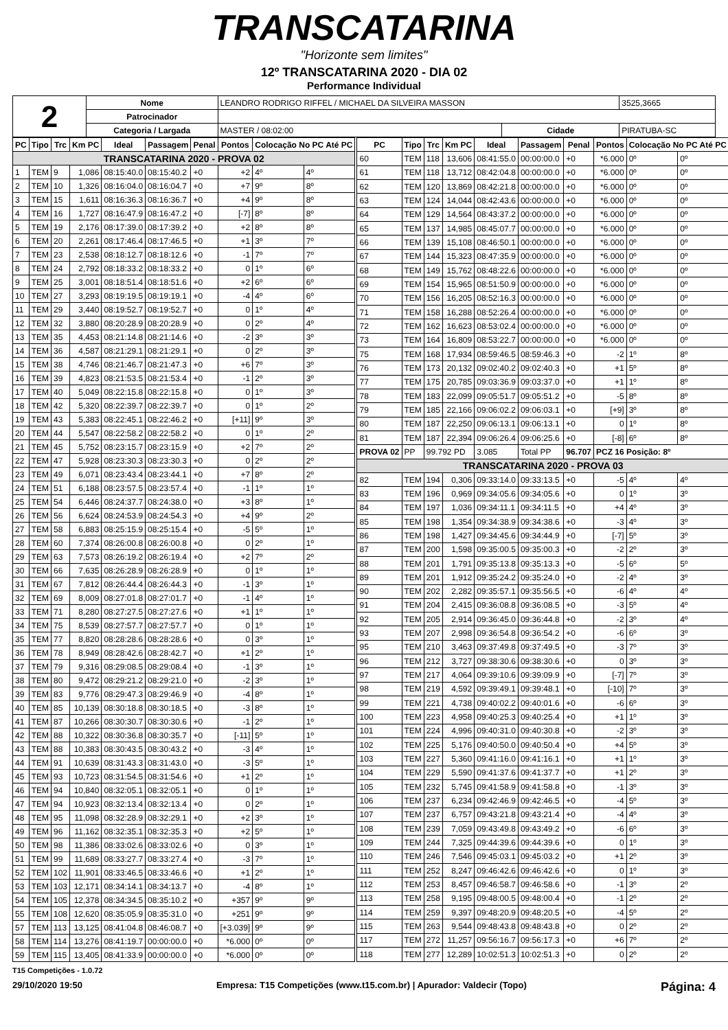TRANSCATARINA
"Horizonte sem limites"
12º TRANSCATARINA 2020 - DIA 02
Performance Individual
| 2 | Nome | LEANDRO RODRIGO RIFFEL / MICHAEL DA SILVEIRA MASSON | | | 3525,3665 |
| | Patrocinador | | | | |
| | Categoria / Largada | MASTER / 08:02:00 | Cidade | PIRATUBA-SC | |
| PC | Tipo | Trc | Km PC | Ideal | Passagem | Penal | Pontos | Colocação No PC Até PC | |
| --- | --- | --- | --- | --- | --- | --- | --- | --- | --- |
| TRANSCATARINA 2020 - PROVA 02 | | | | | | | | | |
| 1 | TEM | 9 | 1,086 | 08:15:40.0 | 08:15:40.2 | +0 | +2 | 4º | 4º |
| 2 | TEM | 10 | 1,326 | 08:16:04.0 | 08:16:04.7 | +0 | +7 | 9º | 8º |
| 3 | TEM | 15 | 1,611 | 08:16:36.3 | 08:16:36.7 | +0 | +4 | 9º | 8º |
| 4 | TEM | 16 | 1,727 | 08:16:47.9 | 08:16:47.2 | +0 | [-7] | 8º | 8º |
| 5 | TEM | 19 | 2,176 | 08:17:39.0 | 08:17:39.2 | +0 | +2 | 8º | 8º |
| 6 | TEM | 20 | 2,261 | 08:17:46.4 | 08:17:46.5 | +0 | +1 | 3º | 7º |
| 7 | TEM | 23 | 2,538 | 08:18:12.7 | 08:18:12.6 | +0 | -1 | 7º | 7º |
| 8 | TEM | 24 | 2,792 | 08:18:33.2 | 08:18:33.2 | +0 | 0 | 1º | 6º |
| 9 | TEM | 25 | 3,001 | 08:18:51.4 | 08:18:51.6 | +0 | +2 | 6º | 6º |
| 10 | TEM | 27 | 3,293 | 08:19:19.5 | 08:19:19.1 | +0 | -4 | 4º | 6º |
| 11 | TEM | 29 | 3,440 | 08:19:52.7 | 08:19:52.7 | +0 | 0 | 1º | 4º |
| 12 | TEM | 32 | 3,880 | 08:20:28.9 | 08:20:28.9 | +0 | 0 | 2º | 4º |
| 13 | TEM | 35 | 4,453 | 08:21:14.8 | 08:21:14.6 | +0 | -2 | 3º | 3º |
| 14 | TEM | 36 | 4,587 | 08:21:29.1 | 08:21:29.1 | +0 | 0 | 2º | 3º |
| 15 | TEM | 38 | 4,746 | 08:21:46.7 | 08:21:47.3 | +0 | +6 | 7º | 3º |
| 16 | TEM | 39 | 4,823 | 08:21:53.5 | 08:21:53.4 | +0 | -1 | 2º | 3º |
| 17 | TEM | 40 | 5,049 | 08:22:15.8 | 08:22:15.8 | +0 | 0 | 1º | 3º |
| 18 | TEM | 42 | 5,320 | 08:22:39.7 | 08:22:39.7 | +0 | 0 | 1º | 2º |
| 19 | TEM | 43 | 5,383 | 08:22:45.1 | 08:22:46.2 | +0 | [+11] | 9º | 3º |
| 20 | TEM | 44 | 5,547 | 08:22:58.2 | 08:22:58.2 | +0 | 0 | 1º | 2º |
| 21 | TEM | 45 | 5,752 | 08:23:15.7 | 08:23:15.9 | +0 | +2 | 7º | 2º |
| 22 | TEM | 47 | 5,928 | 08:23:30.3 | 08:23:30.3 | +0 | 0 | 2º | 2º |
| 23 | TEM | 49 | 6,071 | 08:23:43.4 | 08:23:44.1 | +0 | +7 | 8º | 2º |
| 24 | TEM | 51 | 6,188 | 08:23:57.5 | 08:23:57.4 | +0 | -1 | 1º | 1º |
| 25 | TEM | 54 | 6,446 | 08:24:37.7 | 08:24:38.0 | +0 | +3 | 8º | 1º |
| 26 | TEM | 56 | 6,624 | 08:24:53.9 | 08:24:54.3 | +0 | +4 | 9º | 2º |
| 27 | TEM | 58 | 6,883 | 08:25:15.9 | 08:25:15.4 | +0 | -5 | 5º | 1º |
| 28 | TEM | 60 | 7,374 | 08:26:00.8 | 08:26:00.8 | +0 | 0 | 2º | 1º |
| 29 | TEM | 63 | 7,573 | 08:26:19.2 | 08:26:19.4 | +0 | +2 | 7º | 2º |
| 30 | TEM | 66 | 7,635 | 08:26:28.9 | 08:26:28.9 | +0 | 0 | 1º | 1º |
| 31 | TEM | 67 | 7,812 | 08:26:44.4 | 08:26:44.3 | +0 | -1 | 3º | 1º |
| 32 | TEM | 69 | 8,009 | 08:27:01.8 | 08:27:01.7 | +0 | -1 | 4º | 1º |
| 33 | TEM | 71 | 8,280 | 08:27:27.5 | 08:27:27.6 | +0 | +1 | 1º | 1º |
| 34 | TEM | 75 | 8,539 | 08:27:57.7 | 08:27:57.7 | +0 | 0 | 1º | 1º |
| 35 | TEM | 77 | 8,820 | 08:28:28.6 | 08:28:28.6 | +0 | 0 | 3º | 1º |
| 36 | TEM | 78 | 8,949 | 08:28:42.6 | 08:28:42.7 | +0 | +1 | 2º | 1º |
| 37 | TEM | 79 | 9,316 | 08:29:08.5 | 08:29:08.4 | +0 | -1 | 3º | 1º |
| 38 | TEM | 80 | 9,472 | 08:29:21.2 | 08:29:21.0 | +0 | -2 | 3º | 1º |
| 39 | TEM | 83 | 9,776 | 08:29:47.3 | 08:29:46.9 | +0 | -4 | 8º | 1º |
| 40 | TEM | 85 | 10,139 | 08:30:18.8 | 08:30:18.5 | +0 | -3 | 8º | 1º |
| 41 | TEM | 87 | 10,266 | 08:30:30.7 | 08:30:30.6 | +0 | -1 | 2º | 1º |
| 42 | TEM | 88 | 10,322 | 08:30:36.8 | 08:30:35.7 | +0 | [-11] | 5º | 1º |
| 43 | TEM | 88 | 10,383 | 08:30:43.5 | 08:30:43.2 | +0 | -3 | 4º | 1º |
| 44 | TEM | 91 | 10,639 | 08:31:43.3 | 08:31:43.0 | +0 | -3 | 5º | 1º |
| 45 | TEM | 93 | 10,723 | 08:31:54.5 | 08:31:54.6 | +0 | +1 | 2º | 1º |
| 46 | TEM | 94 | 10,840 | 08:32:05.1 | 08:32:05.1 | +0 | 0 | 1º | 1º |
| 47 | TEM | 94 | 10,923 | 08:32:13.4 | 08:32:13.4 | +0 | 0 | 2º | 1º |
| 48 | TEM | 95 | 11,098 | 08:32:28.9 | 08:32:29.1 | +0 | +2 | 3º | 1º |
| 49 | TEM | 96 | 11,162 | 08:32:35.1 | 08:32:35.3 | +0 | +2 | 5º | 1º |
| 50 | TEM | 98 | 11,386 | 08:33:02.6 | 08:33:02.6 | +0 | 0 | 3º | 1º |
| 51 | TEM | 99 | 11,689 | 08:33:27.7 | 08:33:27.4 | +0 | -3 | 7º | 1º |
| 52 | TEM | 102 | 11,901 | 08:33:46.5 | 08:33:46.6 | +0 | +1 | 2º | 1º |
| 53 | TEM | 103 | 12,171 | 08:34:14.1 | 08:34:13.7 | +0 | -4 | 8º | 1º |
| 54 | TEM | 105 | 12,378 | 08:34:34.5 | 08:35:10.2 | +0 | +357 | 9º | 9º |
| 55 | TEM | 108 | 12,620 | 08:35:05.9 | 08:35:31.0 | +0 | +251 | 9º | 9º |
| 57 | TEM | 113 | 13,125 | 08:41:04.8 | 08:46:08.7 | +0 | [+3.039] | 9º | 9º |
| 58 | TEM | 114 | 13,276 | 08:41:19.7 | 00:00:00.0 | +0 | *6.000 | 0º | 0º |
| 59 | TEM | 115 | 13,405 | 08:41:33.9 | 00:00:00.0 | +0 | *6.000 | 0º | 0º |
| PC | Tipo | Trc | Km PC | Ideal | Passagem | Penal | Pontos | Colocação No PC Até PC | |
| --- | --- | --- | --- | --- | --- | --- | --- | --- | --- |
| 60 | TEM | 118 | 13,606 | 08:41:55.0 | 00:00:00.0 | +0 | *6.000 | 0º | 0º |
| 61 | TEM | 118 | 13,712 | 08:42:04.8 | 00:00:00.0 | +0 | *6.000 | 0º | 0º |
| 62 | TEM | 120 | 13,869 | 08:42:21.8 | 00:00:00.0 | +0 | *6.000 | 0º | 0º |
| 63 | TEM | 124 | 14,044 | 08:42:43.6 | 00:00:00.0 | +0 | *6.000 | 0º | 0º |
| 64 | TEM | 129 | 14,564 | 08:43:37.2 | 00:00:00.0 | +0 | *6.000 | 0º | 0º |
| 65 | TEM | 137 | 14,985 | 08:45:07.7 | 00:00:00.0 | +0 | *6.000 | 0º | 0º |
| 66 | TEM | 139 | 15,108 | 08:46:50.1 | 00:00:00.0 | +0 | *6.000 | 0º | 0º |
| 67 | TEM | 144 | 15,323 | 08:47:35.9 | 00:00:00.0 | +0 | *6.000 | 0º | 0º |
| 68 | TEM | 149 | 15,762 | 08:48:22.6 | 00:00:00.0 | +0 | *6.000 | 0º | 0º |
| 69 | TEM | 154 | 15,965 | 08:51:50.9 | 00:00:00.0 | +0 | *6.000 | 0º | 0º |
| 70 | TEM | 156 | 16,205 | 08:52:16.3 | 00:00:00.0 | +0 | *6.000 | 0º | 0º |
| 71 | TEM | 158 | 16,288 | 08:52:26.4 | 00:00:00.0 | +0 | *6.000 | 0º | 0º |
| 72 | TEM | 162 | 16,623 | 08:53:02.4 | 00:00:00.0 | +0 | *6.000 | 0º | 0º |
| 73 | TEM | 164 | 16,809 | 08:53:22.7 | 00:00:00.0 | +0 | *6.000 | 0º | 0º |
| 75 | TEM | 168 | 17,934 | 08:59:46.5 | 08:59:46.3 | +0 | -2 | 1º | 8º |
| 76 | TEM | 173 | 20,132 | 09:02:40.2 | 09:02:40.3 | +0 | +1 | 5º | 8º |
| 77 | TEM | 175 | 20,785 | 09:03:36.9 | 09:03:37.0 | +0 | +1 | 1º | 8º |
| 78 | TEM | 183 | 22,099 | 09:05:51.7 | 09:05:51.2 | +0 | -5 | 8º | 8º |
| 79 | TEM | 185 | 22,166 | 09:06:02.2 | 09:06:03.1 | +0 | [+9] | 3º | 8º |
| 80 | TEM | 187 | 22,250 | 09:06:13.1 | 09:06:13.1 | +0 | 0 | 1º | 8º |
| 81 | TEM | 187 | 22,394 | 09:06:26.4 | 09:06:25.6 | +0 | [-8] | 6º | 8º |
| PROVA 02 | PP | 99.792 PD | | 3.085 | Total PP | 96.707 | PCZ 16 Posição: 8º | | |
| TRANSCATARINA 2020 - PROVA 03 | | | | | | | | | |
| 82 | TEM | 194 | 0,306 | 09:33:14.0 | 09:33:13.5 | +0 | -5 | 4º | 4º |
| 83 | TEM | 196 | 0,969 | 09:34:05.6 | 09:34:05.6 | +0 | 0 | 1º | 3º |
| 84 | TEM | 197 | 1,036 | 09:34:11.1 | 09:34:11.5 | +0 | +4 | 4º | 3º |
| 85 | TEM | 198 | 1,354 | 09:34:38.9 | 09:34:38.6 | +0 | -3 | 4º | 3º |
| 86 | TEM | 198 | 1,427 | 09:34:45.6 | 09:34:44.9 | +0 | [-7] | 5º | 3º |
| 87 | TEM | 200 | 1,598 | 09:35:00.5 | 09:35:00.3 | +0 | -2 | 2º | 3º |
| 88 | TEM | 201 | 1,791 | 09:35:13.8 | 09:35:13.3 | +0 | -5 | 6º | 5º |
| 89 | TEM | 201 | 1,912 | 09:35:24.2 | 09:35:24.0 | +0 | -2 | 4º | 3º |
| 90 | TEM | 202 | 2,282 | 09:35:57.1 | 09:35:56.5 | +0 | -6 | 4º | 4º |
| 91 | TEM | 204 | 2,415 | 09:36:08.8 | 09:36:08.5 | +0 | -3 | 5º | 4º |
| 92 | TEM | 205 | 2,914 | 09:36:45.0 | 09:36:44.8 | +0 | -2 | 3º | 4º |
| 93 | TEM | 207 | 2,998 | 09:36:54.8 | 09:36:54.2 | +0 | -6 | 6º | 3º |
| 95 | TEM | 210 | 3,463 | 09:37:49.8 | 09:37:49.5 | +0 | -3 | 7º | 3º |
| 96 | TEM | 212 | 3,727 | 09:38:30.6 | 09:38:30.6 | +0 | 0 | 3º | 3º |
| 97 | TEM | 217 | 4,064 | 09:39:10.6 | 09:39:09.9 | +0 | [-7] | 7º | 3º |
| 98 | TEM | 219 | 4,592 | 09:39:49.1 | 09:39:48.1 | +0 | [-10] | 7º | 3º |
| 99 | TEM | 221 | 4,738 | 09:40:02.2 | 09:40:01.6 | +0 | -6 | 6º | 3º |
| 100 | TEM | 223 | 4,958 | 09:40:25.3 | 09:40:25.4 | +0 | +1 | 1º | 3º |
| 101 | TEM | 224 | 4,996 | 09:40:31.0 | 09:40:30.8 | +0 | -2 | 3º | 3º |
| 102 | TEM | 225 | 5,176 | 09:40:50.0 | 09:40:50.4 | +0 | +4 | 5º | 3º |
| 103 | TEM | 227 | 5,360 | 09:41:16.0 | 09:41:16.1 | +0 | +1 | 1º | 3º |
| 104 | TEM | 229 | 5,590 | 09:41:37.6 | 09:41:37.7 | +0 | +1 | 2º | 3º |
| 105 | TEM | 232 | 5,745 | 09:41:58.9 | 09:41:58.8 | +0 | -1 | 3º | 3º |
| 106 | TEM | 237 | 6,234 | 09:42:46.9 | 09:42:46.5 | +0 | -4 | 5º | 3º |
| 107 | TEM | 237 | 6,757 | 09:43:21.8 | 09:43:21.4 | +0 | -4 | 4º | 3º |
| 108 | TEM | 239 | 7,059 | 09:43:49.8 | 09:43:49.2 | +0 | -6 | 6º | 3º |
| 109 | TEM | 244 | 7,325 | 09:44:39.6 | 09:44:39.6 | +0 | 0 | 1º | 3º |
| 110 | TEM | 246 | 7,546 | 09:45:03.1 | 09:45:03.2 | +0 | +1 | 2º | 3º |
| 111 | TEM | 252 | 8,247 | 09:46:42.6 | 09:46:42.6 | +0 | 0 | 1º | 3º |
| 112 | TEM | 253 | 8,457 | 09:46:58.7 | 09:46:58.6 | +0 | -1 | 3º | 2º |
| 113 | TEM | 258 | 9,195 | 09:48:00.5 | 09:48:00.4 | +0 | -1 | 2º | 2º |
| 114 | TEM | 259 | 9,397 | 09:48:20.9 | 09:48:20.5 | +0 | -4 | 5º | 2º |
| 115 | TEM | 263 | 9,544 | 09:48:43.8 | 09:48:43.8 | +0 | 0 | 2º | 2º |
| 117 | TEM | 272 | 11,257 | 09:56:16.7 | 09:56:17.3 | +0 | +6 | 7º | 2º |
| 118 | TEM | 277 | 12,289 | 10:02:51.3 | 10:02:51.3 | +0 | 0 | 2º | 2º |
T15 Competições - 1.0.72
29/10/2020 19:50 Empresa: T15 Competições (www.t15.com.br) | Apurador: Valdecir (Topo) Página: 4